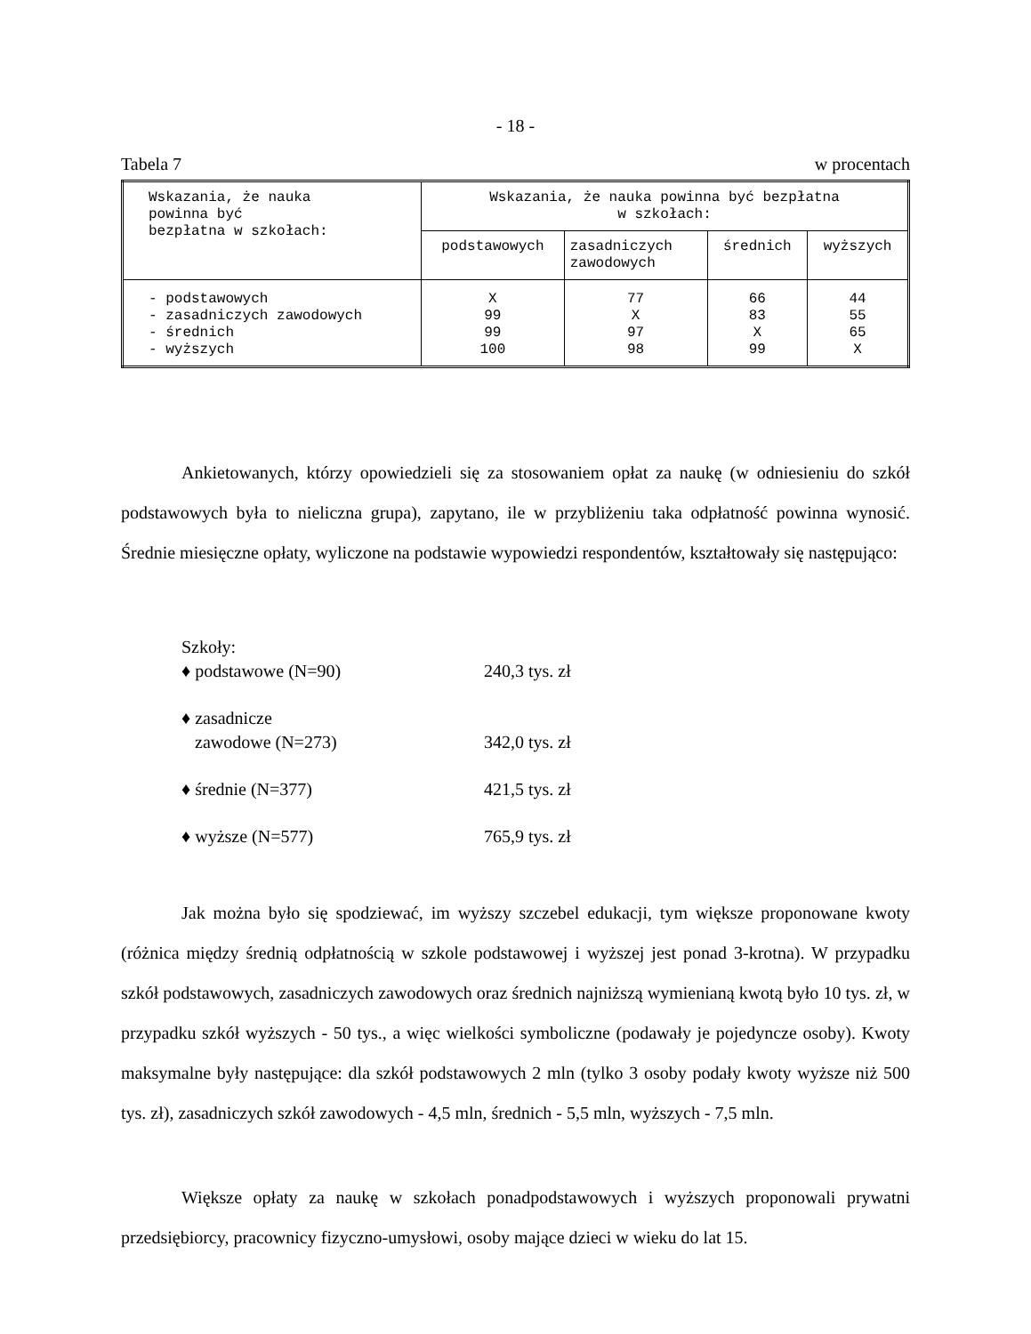- 18 -
Tabela 7 w procentach
| Wskazania, że nauka powinna być bezpłatna w szkołach: | Wskazania, że nauka powinna być bezpłatna w szkołach: | | | |
| --- | --- | --- | --- | --- |
| | podstawowych | zasadniczych zawodowych | średnich | wyższych |
| - podstawowych - zasadniczych zawodowych - średnich - wyższych | X 99 99 100 | 77 X 97 98 | 66 83 X 99 | 44 55 65 X |
Ankietowanych, którzy opowiedzieli się za stosowaniem opłat za naukę (w odniesieniu do szkół podstawowych była to nieliczna grupa), zapytano, ile w przybliżeniu taka odpłatność powinna wynosić. Średnie miesięczne opłaty, wyliczone na podstawie wypowiedzi respondentów, kształtowały się następująco:
Szkoły:
♦ podstawowe (N=90) 240,3 tys. zł
♦ zasadnicze
zawodowe (N=273)
342,0 tys. zł
♦ średnie (N=377) 421,5 tys. zł
♦ wyższe (N=577) 765,9 tys. zł
Jak można było się spodziewać, im wyższy szczebel edukacji, tym większe proponowane kwoty (różnica między średnią odpłatnością w szkole podstawowej i wyższej jest ponad 3-krotna). W przypadku szkół podstawowych, zasadniczych zawodowych oraz średnich najniższą wymienianą kwotą było 10 tys. zł, w przypadku szkół wyższych - 50 tys., a więc wielkości symboliczne (podawały je pojedyncze osoby). Kwoty maksymalne były następujące: dla szkół podstawowych 2 mln (tylko 3 osoby podały kwoty wyższe niż 500 tys. zł), zasadniczych szkół zawodowych - 4,5 mln, średnich - 5,5 mln, wyższych - 7,5 mln.
Większe opłaty za naukę w szkołach ponadpodstawowych i wyższych proponowali prywatni przedsiębiorcy, pracownicy fizyczno-umysłowi, osoby mające dzieci w wieku do lat 15.